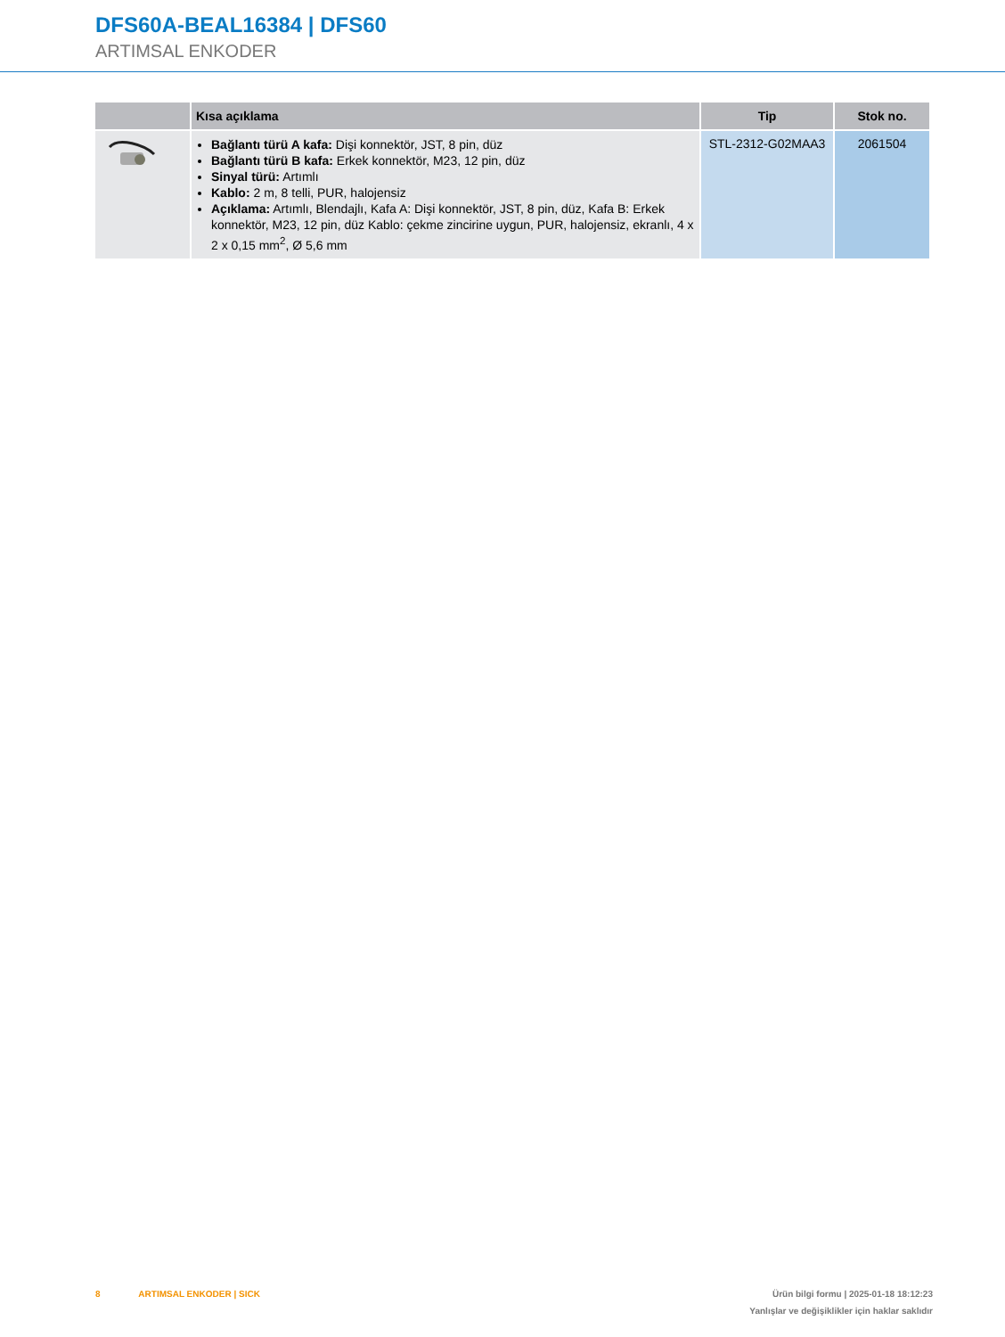DFS60A-BEAL16384 | DFS60
ARTIMSAL ENKODER
| | Kısa açıklama | Tip | Stok no. |
| --- | --- | --- | --- |
| | Bağlantı türü A kafa: Dişi konnektör, JST, 8 pin, düz Bağlantı türü B kafa: Erkek konnektör, M23, 12 pin, düz Sinyal türü: Artımlı Kablo: 2 m, 8 telli, PUR, halojensiz Açıklama: Artımlı, Blendajlı, Kafa A: Dişi konnektör, JST, 8 pin, düz, Kafa B: Erkek konnektör, M23, 12 pin, düz Kablo: çekme zincirine uygun, PUR, halojensiz, ekranlı, 4 x 2 x 0,15 mm<sup>2</sup>, Ø 5,6 mm | STL-2312-G02MAA3 | 2061504 |
Ürün bilgi formu | 2025-01-18 18:12:23
Yanlışlar ve değişiklikler için haklar saklıdır 8 ARTIMSAL ENKODER | SICK